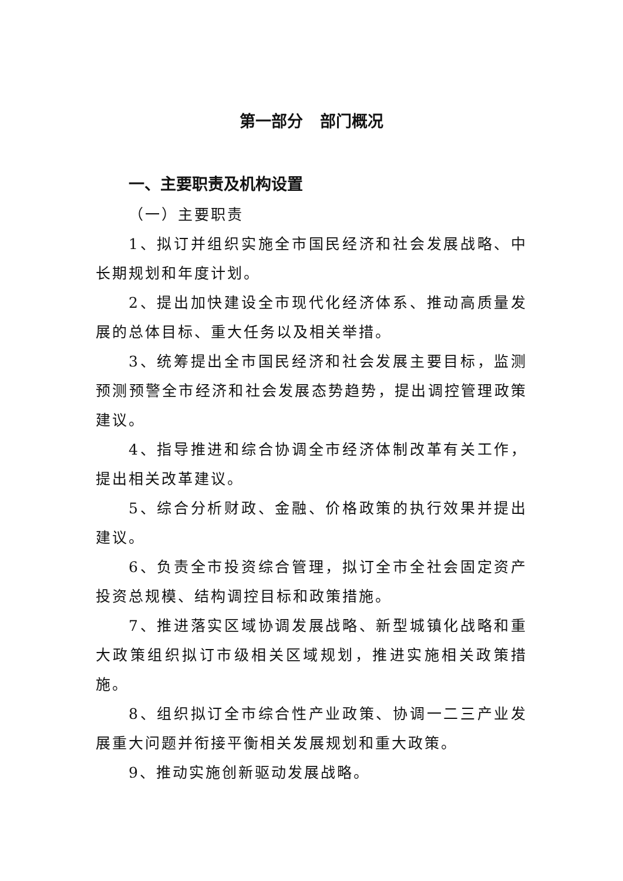第一部分 部门概况
一、主要职责及机构设置
（一）主要职责
1、拟订并组织实施全市国民经济和社会发展战略、中长期规划和年度计划。
2、提出加快建设全市现代化经济体系、推动高质量发展的总体目标、重大任务以及相关举措。
3、统筹提出全市国民经济和社会发展主要目标，监测预测预警全市经济和社会发展态势趋势，提出调控管理政策建议。
4、指导推进和综合协调全市经济体制改革有关工作，提出相关改革建议。
5、综合分析财政、金融、价格政策的执行效果并提出建议。
6、负责全市投资综合管理，拟订全市全社会固定资产投资总规模、结构调控目标和政策措施。
7、推进落实区域协调发展战略、新型城镇化战略和重大政策组织拟订市级相关区域规划，推进实施相关政策措施。
8、组织拟订全市综合性产业政策、协调一二三产业发展重大问题并衔接平衡相关发展规划和重大政策。
9、推动实施创新驱动发展战略。